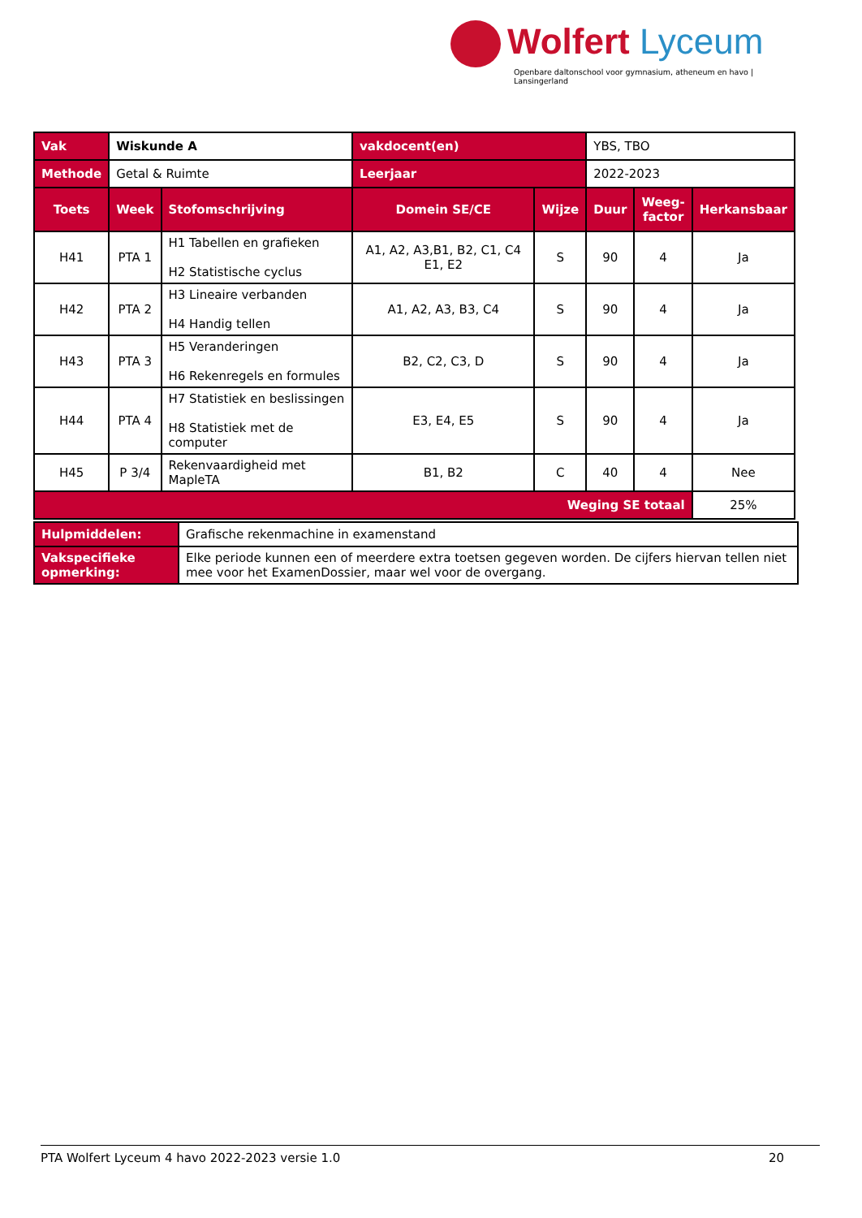Wolfert Lyceum
Openbare daltonschool voor gymnasium, atheneum en havo | Lansingerland
| Vak | Wiskunde A | | vakdocent(en) | | YBS, TBO | | |
| Methode | Getal & Ruimte | | Leerjaar | | 2022-2023 | | |
| Toets | Week | Stofomschrijving | Domein SE/CE | Wijze | Duur | Weeg- factor | Herkansbaar |
| H41 | PTA 1 | H1 Tabellen en grafieken H2 Statistische cyclus | A1, A2, A3,B1, B2, C1, C4 E1, E2 | S | 90 | 4 | Ja |
| H42 | PTA 2 | H3 Lineaire verbanden H4 Handig tellen | A1, A2, A3, B3, C4 | S | 90 | 4 | Ja |
| H43 | PTA 3 | H5 Veranderingen H6 Rekenregels en formules | B2, C2, C3, D | S | 90 | 4 | Ja |
| H44 | PTA 4 | H7 Statistiek en beslissingen H8 Statistiek met de computer | E3, E4, E5 | S | 90 | 4 | Ja |
| H45 | P 3/4 | Rekenvaardigheid met MapleTA | B1, B2 | C | 40 | 4 | Nee |
| Weging SE totaal | | | | | | | 25% |
| Hulpmiddelen: | Grafische rekenmachine in examenstand |
| Vakspecifieke opmerking: | Elke periode kunnen een of meerdere extra toetsen gegeven worden. De cijfers hiervan tellen niet mee voor het ExamenDossier, maar wel voor de overgang. |
PTA Wolfert Lyceum 4 havo 2022-2023 versie 1.0 20